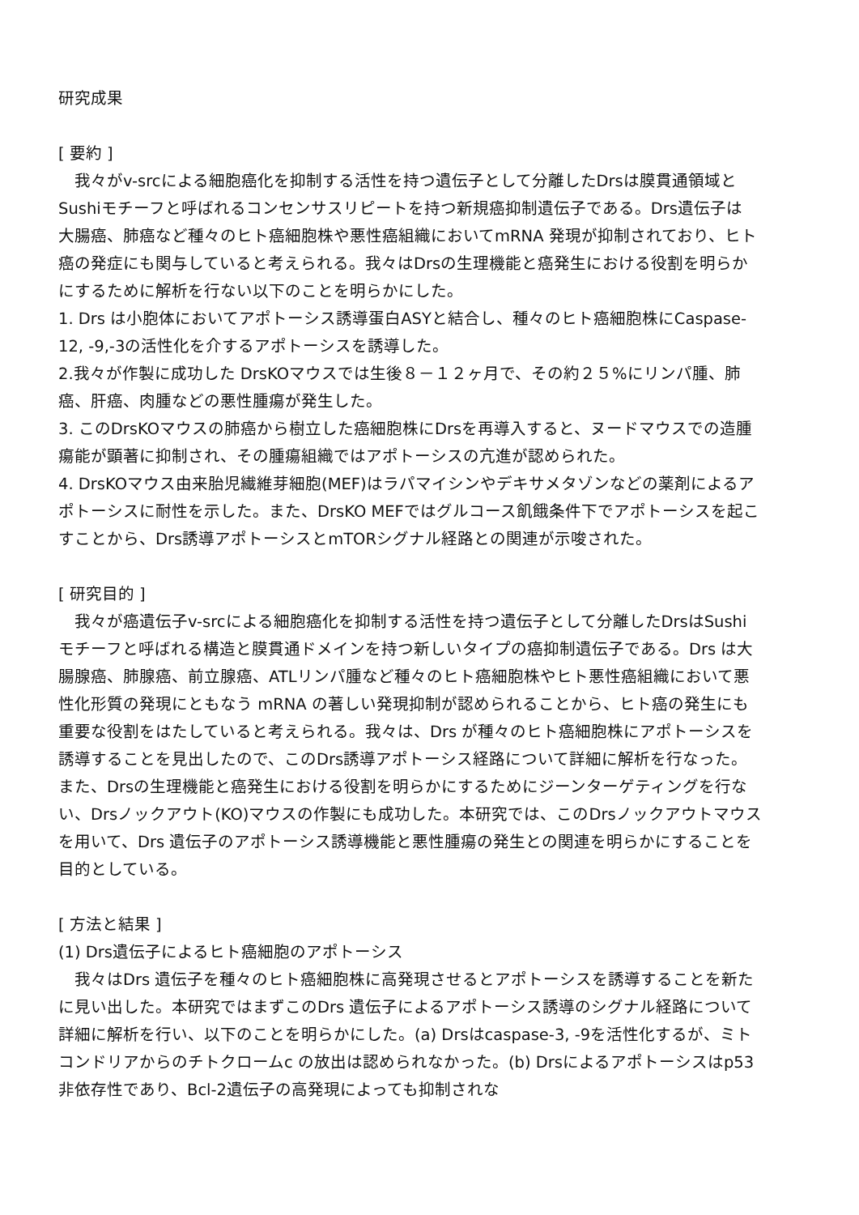研究成果
[ 要約 ]
　我々がv-srcによる細胞癌化を抑制する活性を持つ遺伝子として分離したDrsは膜貫通領域とSushiモチーフと呼ばれるコンセンサスリピートを持つ新規癌抑制遺伝子である。Drs遺伝子は 大腸癌、肺癌など種々のヒト癌細胞株や悪性癌組織においてmRNA 発現が抑制されており、ヒト癌の発症にも関与していると考えられる。我々はDrsの生理機能と癌発生における役割を明らかにするために解析を行ない以下のことを明らかにした。
1. Drs は小胞体においてアポトーシス誘導蛋白ASYと結合し、種々のヒト癌細胞株にCaspase-12, -9,-3の活性化を介するアポトーシスを誘導した。
2.我々が作製に成功した DrsKOマウスでは生後８－１２ヶ月で、その約２５%にリンパ腫、肺癌、肝癌、肉腫などの悪性腫瘍が発生した。
3. このDrsKOマウスの肺癌から樹立した癌細胞株にDrsを再導入すると、ヌードマウスでの造腫瘍能が顕著に抑制され、その腫瘍組織ではアポトーシスの亢進が認められた。
4. DrsKOマウス由来胎児繊維芽細胞(MEF)はラパマイシンやデキサメタゾンなどの薬剤によるアポトーシスに耐性を示した。また、DrsKO MEFではグルコース飢餓条件下でアポトーシスを起こすことから、Drs誘導アポトーシスとmTORシグナル経路との関連が示唆された。
[ 研究目的 ]
　我々が癌遺伝子v-srcによる細胞癌化を抑制する活性を持つ遺伝子として分離したDrsはSushi モチーフと呼ばれる構造と膜貫通ドメインを持つ新しいタイプの癌抑制遺伝子である。Drs は大腸腺癌、肺腺癌、前立腺癌、ATLリンパ腫など種々のヒト癌細胞株やヒト悪性癌組織において悪性化形質の発現にともなう mRNA の著しい発現抑制が認められることから、ヒト癌の発生にも重要な役割をはたしていると考えられる。我々は、Drs が種々のヒト癌細胞株にアポトーシスを誘導することを見出したので、このDrs誘導アポトーシス経路について詳細に解析を行なった。また、Drsの生理機能と癌発生における役割を明らかにするためにジーンターゲティングを行ない、Drsノックアウト(KO)マウスの作製にも成功した。本研究では、このDrsノックアウトマウスを用いて、Drs 遺伝子のアポトーシス誘導機能と悪性腫瘍の発生との関連を明らかにすることを目的としている。
[ 方法と結果 ]
(1) Drs遺伝子によるヒト癌細胞のアポトーシス
　我々はDrs 遺伝子を種々のヒト癌細胞株に高発現させるとアポトーシスを誘導することを新たに見い出した。本研究ではまずこのDrs 遺伝子によるアポトーシス誘導のシグナル経路について詳細に解析を行い、以下のことを明らかにした。(a) Drsはcaspase-3, -9を活性化するが、ミトコンドリアからのチトクロームc の放出は認められなかった。(b) Drsによるアポトーシスはp53非依存性であり、Bcl-2遺伝子の高発現によっても抑制されな